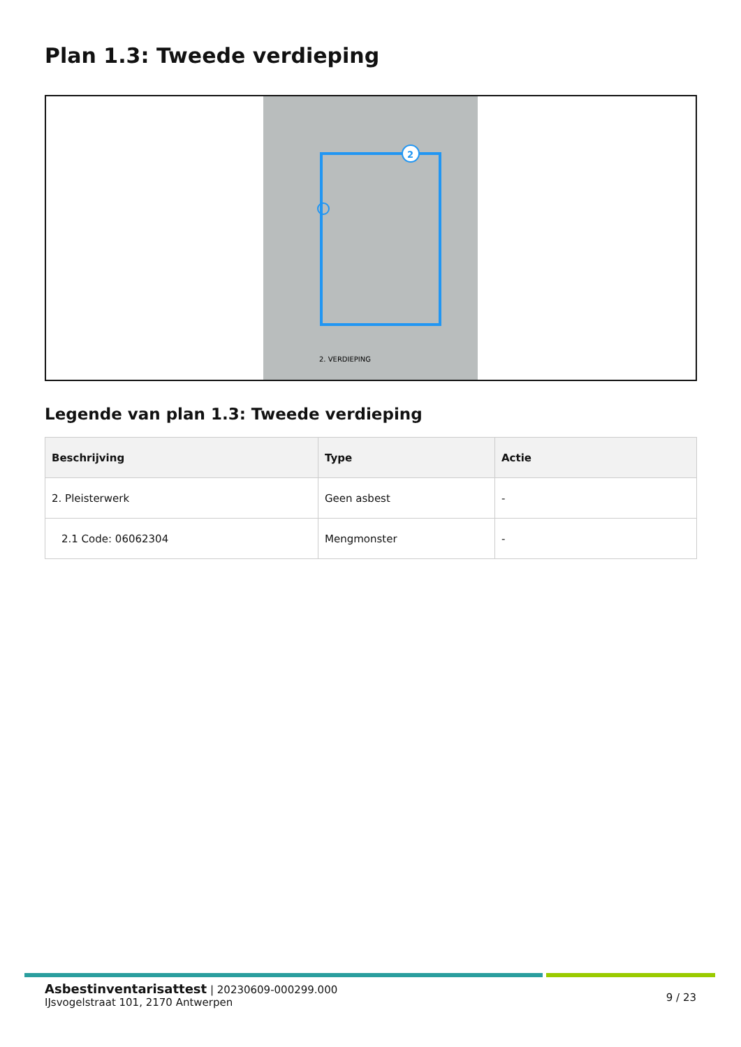Plan 1.3: Tweede verdieping
2
2. VERDIEPING
Legende van plan 1.3: Tweede verdieping
| Beschrijving | Type | Actie |
| --- | --- | --- |
| 2. Pleisterwerk | Geen asbest | - |
| 2.1 Code: 06062304 | Mengmonster | - |
Asbestinventarisattest | 20230609-000299.000
IJsvogelstraat 101, 2170 Antwerpen
9 / 23